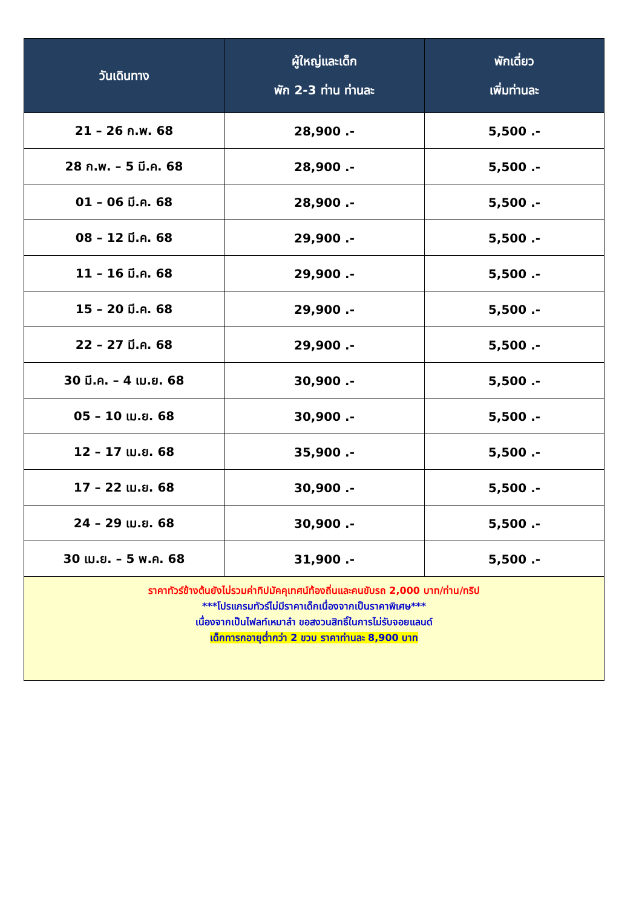| วันเดินทาง | ผู้ใหญ่และเด็ก พัก 2-3 ท่าน ท่านละ | พักเดี่ยว เพิ่มท่านละ |
| --- | --- | --- |
| 21 – 26 ก.พ. 68 | 28,900 .- | 5,500 .- |
| 28 ก.พ. – 5 มี.ค. 68 | 28,900 .- | 5,500 .- |
| 01 – 06 มี.ค. 68 | 28,900 .- | 5,500 .- |
| 08 – 12 มี.ค. 68 | 29,900 .- | 5,500 .- |
| 11 – 16 มี.ค. 68 | 29,900 .- | 5,500 .- |
| 15 – 20 มี.ค. 68 | 29,900 .- | 5,500 .- |
| 22 – 27 มี.ค. 68 | 29,900 .- | 5,500 .- |
| 30 มี.ค. – 4 เม.ย. 68 | 30,900 .- | 5,500 .- |
| 05 – 10 เม.ย. 68 | 30,900 .- | 5,500 .- |
| 12 – 17 เม.ย. 68 | 35,900 .- | 5,500 .- |
| 17 – 22 เม.ย. 68 | 30,900 .- | 5,500 .- |
| 24 – 29 เม.ย. 68 | 30,900 .- | 5,500 .- |
| 30 เม.ย. – 5 พ.ค. 68 | 31,900 .- | 5,500 .- |
| ราคาทัวร์ข้างต้นยังไม่รวมค่าทิปมัคคุเทศน์ท้องถิ่นและคนขับรถ 2,000 บาท/ท่าน/ทริป ***โปรแกรมทัวร์ไม่มีราคาเด็กเนื่องจากเป็นราคาพิเศษ*** เนื่องจากเป็นไฟลท์เหมาลำ ขอสงวนสิทธิ์ในการไม่รับจอยแลนด์ เด็กทารกอายุต่ำกว่า 2 ขวบ ราคาท่านละ 8,900 บาท | | |